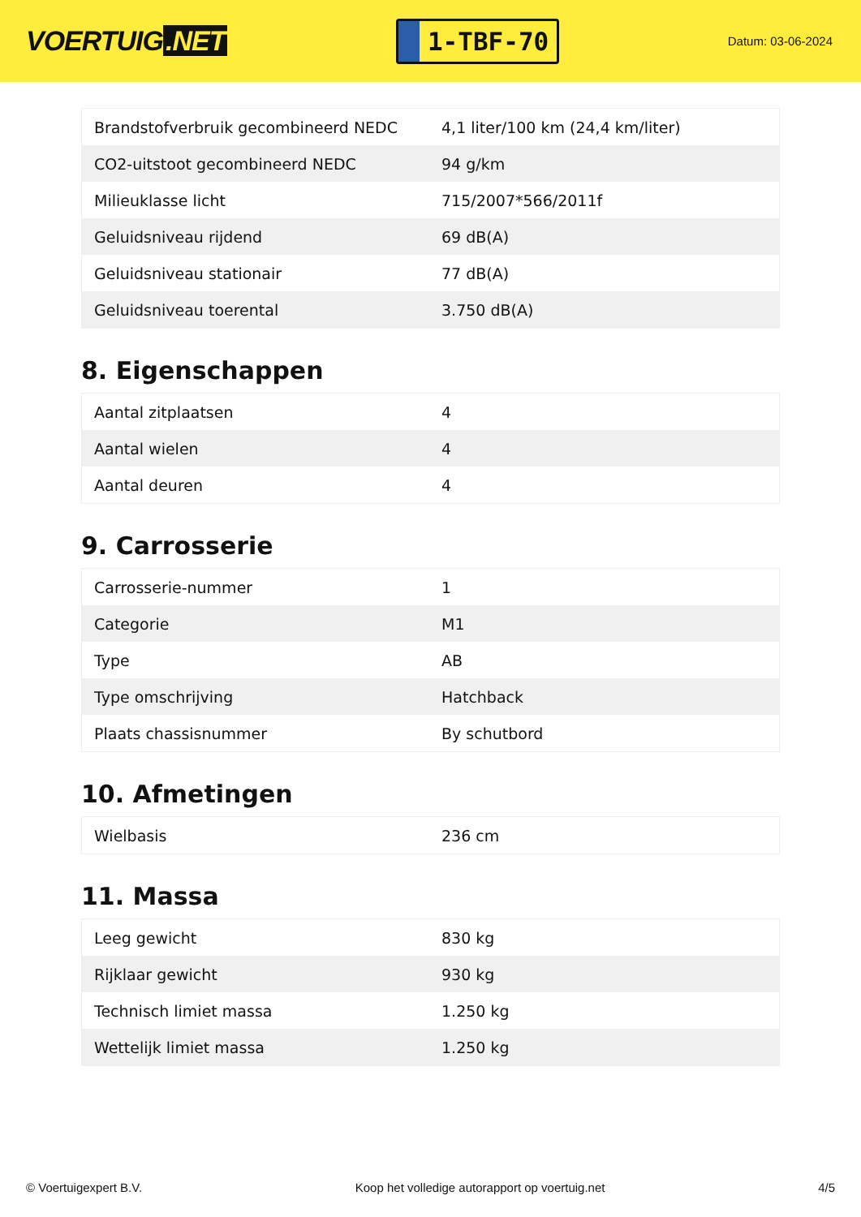VOERTUIG.NET
1-TBF-70
Datum: 03-06-2024
| Brandstofverbruik gecombineerd NEDC | 4,1 liter/100 km (24,4 km/liter) |
| CO2-uitstoot gecombineerd NEDC | 94 g/km |
| Milieuklasse licht | 715/2007*566/2011f |
| Geluidsniveau rijdend | 69 dB(A) |
| Geluidsniveau stationair | 77 dB(A) |
| Geluidsniveau toerental | 3.750 dB(A) |
8. Eigenschappen
| Aantal zitplaatsen | 4 |
| Aantal wielen | 4 |
| Aantal deuren | 4 |
9. Carrosserie
| Carrosserie-nummer | 1 |
| Categorie | M1 |
| Type | AB |
| Type omschrijving | Hatchback |
| Plaats chassisnummer | By schutbord |
10. Afmetingen
| Wielbasis | 236 cm |
11. Massa
| Leeg gewicht | 830 kg |
| Rijklaar gewicht | 930 kg |
| Technisch limiet massa | 1.250 kg |
| Wettelijk limiet massa | 1.250 kg |
© Voertuigexpert B.V. Koop het volledige autorapport op voertuig.net 4/5